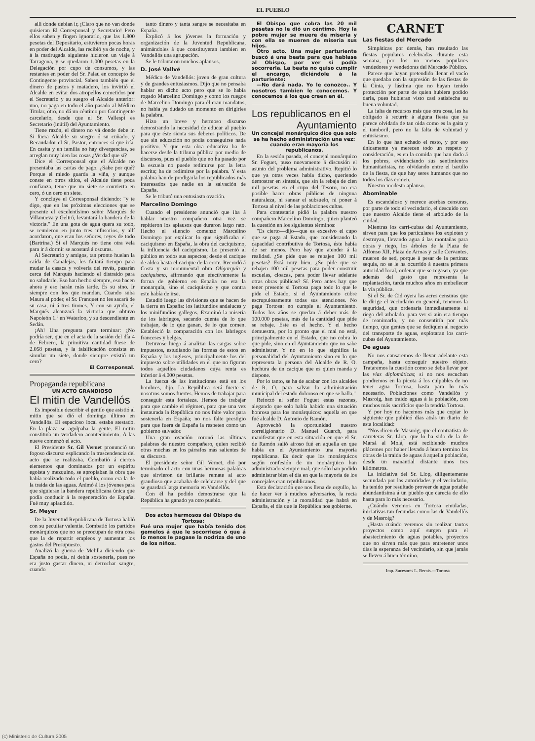EL PUEBLO
allí donde debían ir, ¡Claro que no van donde quisieran El Corresponsal y Secretario! Pero ellos saben y fingen ignorarlo, que las 1.800 pesetas del Depositario, estuvieron pocas horas en poder del Alcalde, las recibió ya de noche, y á la madrugada siguiente hicieron un viaje á Tarragona, y se quedaron 1.000 pesetas en la Delegación por cupo de consumos, y las restantes en poder del Sr. Palau en concepto de Contingente provincial. Saben también que el dinero de pastos y matadero, los invirtió el Alcalde en evitar dos atropellos cometidos por el Secretario y su suegro el Alcalde anterior: uno, no paga en todo el año pasado al Médico Titular, otro, no dá un céntimo por Contingente carcelario, desde que el Sr. Vallespí es Secretario (inútil) del Ayuntamiento.
Tiene razón, el dinero no vá donde debe ir. Si fuera Alcalde su suegro ó su cuñado, y Recaudador el Sr. Pastor, entonces sí que iría. En casita y en familia no hay divergencias, se arreglan muy bien las cosas ¿Verdad que sí?
Dice el Corresponsal que el Alcalde no presentaba las cartas de pago. ¿Sabe por qué? Porque el miedo guarda la viña, y aunque conste en otros sitios, el Alcalde tiene poca confianza, teme que un siete se convierta en cero, ó un cero en siete.
Y concluye el Corresponsal diciendo: "y te digo, que en las próximas elecciones que se presente el excelentísimo señor Marqués de Villanueva y Geltrú, levantará la bandera de la victoria." En una gota de agua quera su todo, se reunieron en junto tres infusorios, y allí acordaron, que eran los señores, reyes de todo (Bartrina.) Si el Marqués no tiene otra vela para ir á dormir se acostará á oscuras.
Al Secretario y amigos, tan pronto huelan la caída de Canalejas, les faltará tiempo para mudar la casaca y volverla del revés, pasarán cerca del Marqués haciendo el distraido para no saludarle. Eso han hecho siempre, eso hacen ahora y eso harán más tarde. Es su sino. Ir siempre con los que mandan. Cuando suba Maura al poder, el Sr. Franquet no les sacará de su casa, ni á tres tirones. Y con su ayuda, el Marqués alcanzará la victoria que obtuvo Napoleón 1.º en Waterloo, y su descendiente en Sedán.
¡Ah! Una pregunta para terminar: ¿No podría ser, que en el acta de la sesión del día 4 de Febrero, la primitiva cantidad fuese de 2.058 pesetas, y la falsificación consista en simular un siete, donde siempre existió un cero?
El Corresponsal.
Propaganda republicana
UN ACTO GRANDIOSO
El mitin de Vandellós
Es imposible describir el gentío que asistió al mitin que se dió el domingo último en Vandellós. El espacioso local estaba atestado. En la plaza se agolpaba la gente. El mitin constituía un verdadero acontecimiento. A las nueve comenzó el acto.
El Presidente Sr. Gil Vernet pronunció un fogoso discurso esplicando la trascendencia del acto que se realizaba. Combatió á ciertos elementos que dominados por un espíritu egoista y mezquino, se apropiaban la obra que había realizado todo el pueblo, como era la de la traida de las aguas. Animó á los jóvenes para que siguieran la bandera republicana única que podía conducir á la regeneración de España. Fué muy aplaudido.
Sr. Meyer
De la Juventud Republicana de Tortosa habló con su peculiar valentía. Combatió los partidos monárquicos que no se preocupan de otra cosa que la de repartir empleos y aumentar los gastos del Presupuesto.
Analizó la guerra de Melilla diciendo que España no podía, ni debía sostenerla, pues no era justo gastar dinero, ni derrochar sangre, cuando
tanto dinero y tanta sangre se necesitaba en España.
Explicó á los jóvenes la formación y organización de la Juventud Republicana, animándoles á que constituyeran iambien en Vandellós una agrupación.
Se le tributaron muchos aplausos.
D. José Vallvé
Médico de Vandellós: joven de gran cultura y de grandes entusiasmos. Dijo que no pensaba hablar en dicho acto pero que se lo había rogado Marcelino Domingo y como los ruegos de Marcelino Domingo para él eran mandatos, no había ya dudado un momento en dirigirles la palabra.
Hizo un breve y hermoso discurso demostrando la necesidad de educar al pueblo para que éste sienta sus deberes políticos. De que sin educación no podía conseguirse nada positivo. Y que esta obra educativa ha de hacerse desde la tribuna pública por medio de discursos, pues el pueblo que no ha pasado por la escuela no puede redimirse por la letra escrita; ha de redimirse por la palabra. Y esta palabra han de prodigarla los republicados más interesados que nadie en la salvación de España.
Se le tributó una entusiasta ovación.
Marcelino Domingo
Cuando el presidente anunció que iba á hablar nuestro compañero otra vez se repitieron los aplausos que duraron largo rato. Hecho el silencio comenzó Marcelino Domingo por explicar lo que significaba el caciquismo en España, la obra del caciquismo, la influencia del caciquismo. Lo presentó al público en todos sus aspectos; desde el cacique de aldea hasta el cacique de la corte. Recordó á Costa y su monumental obra Oligarquía y caciquismo, afirmando que efectivamente la forma de gobierno en España no era la monarquía, sino el caciquismo y que contra este había de irse.
Estudió luego las divisiones que se hacen de la tierra en España: los latifundios andaluces y los minifundios gallegos. Examinó la miseria de los labriegos, sacando cuenta de lo que trabajan, de lo que ganan, de lo que comen. Estableció la comparación con los labriegos franceses y belgas.
Detuvose luego á analizar las cargas sobre impuestos, estudiando las formas de estos en España y los ingleses, principalmente los del impuesto sobre utilidades en el que no figuran todos aquellos ciudadanos cuya renta es inferior á 4.000 pesetas.
La fuerza de las instituciones está en los hombres, dijo. La República será fuerte si nosotros somos fuertes. Hemos de trabajar para conseguir esta fortaleza. Hemos de trabajar para que cambie el régimen, para que una vez instaurada la República no nos falte valor para sostenerla en España; no nos falte prestigio para que fuera de España la respeten como un gobierno salvador.
Una gran ovación coronó las últimas palabras de nuestro compañero, quien recibió otras muchas en los párrafos más salientes de su discurso.
El presidente señor Gil Vernet, dió por terminado el acto con unas hermosas palabras que sirvieron de brillante remate al acto grandioso que acababa de celebrarse y del que se guardará larga memoria en Vandellós.
Con él ha podido demostrarse que la República ha ganado ya otro pueblo.
Dos actos hermosos del Obispo de Tortosa:
Fué una mujer que había tenido dos gemelos á que le socorriese ó que á lo menos le pagase la nodriza de uno de los niños.
El Obispo que cobra las 20 mil pesetas no le dió un céntimo. Hoy la pobre mujer se muere de miseria y con ella se mueren de miseria sus hijos.
Otro acto. Una mujer parturiente buscó á una beata para que hablase al Obispo, por ver si podía socorrerla. La beata no quiso cumplir el encargo, diciéndole á la parturiente:
—No dará nada. Yo le conozco.. Y nosotros tambien le conocemos. Y conocemos á los que creen en él.
Los republicanos en el
Ayuntamiento
Un concejal monárquico dice que solo se ha hecho administración una vez: cuando eran mayoría los republicanos.
En la sesión pasada, el concejal monárquico Sr. Foguet, puso nuevamente á discusión el asunto del problema administrativo. Repitió lo que ya otras veces había dicho, queriendo demostrar en síntesis, que sin la rebaja de cien mil pesetas en el cupo del Tesoro, no era posible hacer obras públicas de ninguna naturaleza, ni sanear el subsuelo, ni poner á Tortosa al nivel de las poblaciones cultas.
Para contestarle pidió la palabra nuestro compañero Marcelino Domingo, quien planteó la cuestión en los siguientes términos:
"Es cierto—dijo—que es excesivo el cupo que se paga al Estado, que considerando la capacidad contributiva de Tortosa, éste había de ser menos. Pero hay que atender á la realidad. ¿Se pide que se rebajen 100 mil pesetas? Está muy bien. ¿Se pide que se rebajen 100 mil pesetas para poder construir escuelas, cloacas, para poder llevar adelante otras obras públicas? Sí. Pero antes hay que tener presente si Tortosa paga todo lo que le pide el Estado, si el Ayuntamiento cubre escrupulosamente todas sus atenciones. No paga Tortosa: no cumple el Ayuntamiento. Todos los años se quedan á deber más de 100.000 pesetas, más de la cantidad que pide se rebaje. Este es el hecho. Y el hecho demuestra, por lo pronto que el mal no está, principalmente en el Estado, que no cobra lo que pide, sino en el Ayuntamiento que no sabe administrar. Y no en lo que significa la personalidad del Ayuntamiento sino en lo que representa la persona del Alcalde de R. O. hechura de un cacique que es quien manda y dispone.
Por lo tanto, se ha de acabar con los alcaldes de R. O. para salvar la administración municipal del estado doloroso en que se halla."
Reforzó el señor Foguet estas razones, alegando que solo había habido una situación honrosa para los monárquicos: aquella en que fué alcalde D. Antonio de Ramón.
Aprovechó la oportunidad nuestro correligionario D. Manuel Guarch, para manifestar que en esta situación en que el Sr. de Ramón salió airoso fué en aquella en que había en el Ayuntamiento una mayoría republicana. Es decir que los monárquicos según confesión de un monárquico han administrado siempre mal; que sólo han podido administrar bien el día en que la mayoría de los concejales eran republicanos.
Esta declaración que nos llena de orgullo, ha de hacer ver á muchos adversarios, la recta administración y la moralidad que habrá en España, el día que la República nos gobierne.
CARNET
Las fiestas del Mercado
Simpáticas por demás, han resultado las fiestas populares celebradas durante esta semana, por los no menos populares vendedores y vendedoras del Mercado Público.
Parece que hayan pretendido llenar el vacío que quedaba con la supresión de las fiestas de la Cinta, y lástima que no hayan tenido protección por parte de quien hubiera podido darla, pues hubieran visto casi satisfecha su buena voluntad.
La falta de recursos más que otra cosa, les ha obligado á recurrir á alguna fiesta que ya parece olvidada de tan oida como es la gaita y el tamboril, pero no la falta de voluntad y entusiasmo.
En lo que han echado el resto, y por eso únicamente ya merecen todo un respeto y consideración, es en la comida que han dado á los pobres, evidenciando sus sentimientos humanitaristas, no olvidando entre el barullo de la fiesta, de que hay seres humanos que no todos los días comen.
Nuestro modesto aplauso.
Abominable
Es escandaloso y merece acerbas censuras, por parte de todo el vecindario, el descuido con que nuestro Alcalde tiene el arbolado de la ciudad.
Mientras los carri-cubas del Ayuntamiento, sirven para que los particulares los exploten y destruyan, llevando agua á las montañas para obras y riego, los árboles de la Plaza de Alfonso XII, Plaza de Armas y calle Cervantes, mueren de sed, porque á pesar de la pertinaz sequía, no se le ha ocurrido á nuestra primera autoridad local, ordenar que se regasen, ya que además del gasto que representa la replantación, tarda muchos años en embellecer la vía pública.
Si el Sr. de Cid oyera las acres censuras que le dirige el vecindario en general, tenemos la seguridad, que ordenaría inmediatamente el riego del arbolado, para ver si aún era tiempo de reanimarlo, y no consentiría por más tiempo, que gentes que se dediquen al negocio del transporte de aguas, explotaran los carri-cubas del Ayuntamiento.
De aguas
No nos cansaremos de llevar adelante esta campaña, hasta conseguir nuestro objeto. Trataremos la cuestión como se deba llevar por las vías diplomáticas; si no nos escuchan pondremos en la picota á los culpables de no tener agua Tortosa, hasta para lo más necesario. Poblaciones como Vandellós y Masroig, han traido aguas á la población, con muchos más sacrificios que la tendría Tortosa.
Y por hoy no hacemos más que copiar lo siguiente que publicó días atrás un diario de esta localidad:
"Nos dicen de Masroig, que el contratista de carreteras Sr. Llop, que lo ha sido de la de Marsá al Molá, está recibiendo muchos plácemes por haber llevado á buen termino las obras de la traida de aguas á aquella población, desde un manantial distante unos tres kilómetros.
La iniciativa del Sr. Llop, diligentemente secundada por las autoridades y el vecindario, ha tenido por resultado proveer de agua potable abundantísima á un pueblo que carecía de ello hasta para lo más necesario.
¿Cuándo veremos en Tortosa emuladas, iniciativas tan fecundas como las de Vandellós y de Masroig?
¿Hasta cuándo veremos sin realizar tantos proyectos como aquí surgen para el abastecimiento de aguas potables, proyectos que no sirven más que para entretener unos días la esperanza del vecindario, sin que jamás se lleven á buen término.
Imp. Sucesores L. Bernis.—Tortosa
(c) Ministerio de Cultura 2005